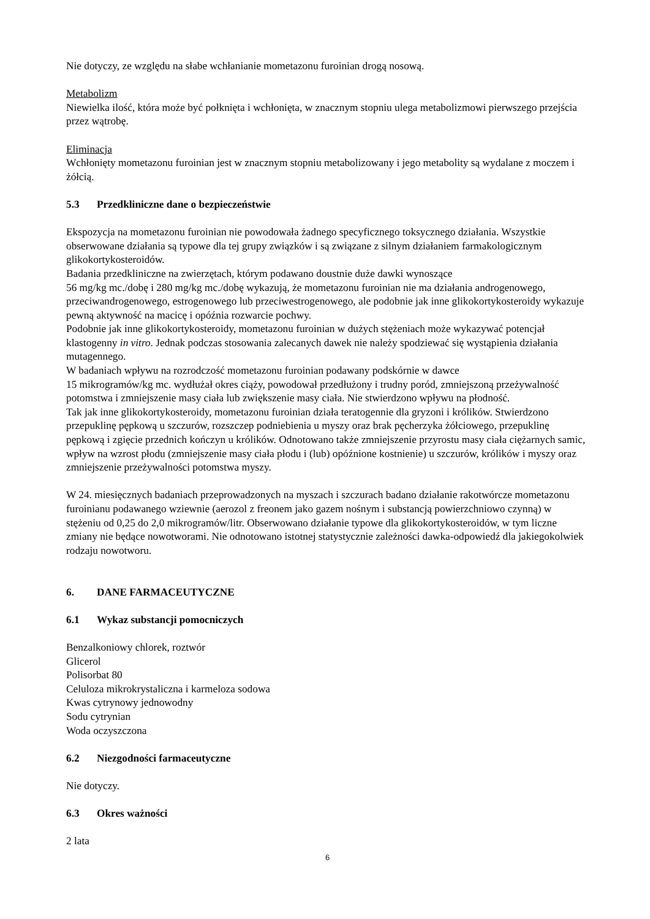Nie dotyczy, ze względu na słabe wchłanianie mometazonu furoinian drogą nosową.
Metabolizm
Niewielka ilość, która może być połknięta i wchłonięta, w znacznym stopniu ulega metabolizmowi pierwszego przejścia przez wątrobę.
Eliminacja
Wchłonięty mometazonu furoinian jest w znacznym stopniu metabolizowany i jego metabolity są wydalane z moczem i żółcią.
5.3 Przedkliniczne dane o bezpieczeństwie
Ekspozycja na mometazonu furoinian nie powodowała żadnego specyficznego toksycznego działania. Wszystkie obserwowane działania są typowe dla tej grupy związków i są związane z silnym działaniem farmakologicznym glikokortykosteroidów.
Badania przedkliniczne na zwierzętach, którym podawano doustnie duże dawki wynoszące
56 mg/kg mc./dobę i 280 mg/kg mc./dobę wykazują, że mometazonu furoinian nie ma działania androgenowego, przeciwandrogenowego, estrogenowego lub przeciwestrogenowego, ale podobnie jak inne glikokortykosteroidy wykazuje pewną aktywność na macicę i opóźnia rozwarcie pochwy.
Podobnie jak inne glikokortykosteroidy, mometazonu furoinian w dużych stężeniach może wykazywać potencjał klastogenny in vitro. Jednak podczas stosowania zalecanych dawek nie należy spodziewać się wystąpienia działania mutagennego.
W badaniach wpływu na rozrodczość mometazonu furoinian podawany podskórnie w dawce
15 mikrogramów/kg mc. wydłużał okres ciąży, powodował przedłużony i trudny poród, zmniejszoną przeżywalność potomstwa i zmniejszenie masy ciała lub zwiększenie masy ciała. Nie stwierdzono wpływu na płodność.
Tak jak inne glikokortykosteroidy, mometazonu furoinian działa teratogennie dla gryzoni i królików. Stwierdzono przepuklinę pępkową u szczurów, rozszczep podniebienia u myszy oraz brak pęcherzyka żółciowego, przepuklinę pępkową i zgięcie przednich kończyn u królików. Odnotowano także zmniejszenie przyrostu masy ciała ciężarnych samic, wpływ na wzrost płodu (zmniejszenie masy ciała płodu i (lub) opóźnione kostnienie) u szczurów, królików i myszy oraz zmniejszenie przeżywalności potomstwa myszy.
W 24. miesięcznych badaniach przeprowadzonych na myszach i szczurach badano działanie rakotwórcze mometazonu furoinianu podawanego wziewnie (aerozol z freonem jako gazem nośnym i substancją powierzchniowo czynną) w stężeniu od 0,25 do 2,0 mikrogramów/litr. Obserwowano działanie typowe dla glikokortykosteroidów, w tym liczne zmiany nie będące nowotworami. Nie odnotowano istotnej statystycznie zależności dawka-odpowiedź dla jakiegokolwiek rodzaju nowotworu.
6. DANE FARMACEUTYCZNE
6.1 Wykaz substancji pomocniczych
Benzalkoniowy chlorek, roztwór
Glicerol
Polisorbat 80
Celuloza mikrokrystaliczna i karmeloza sodowa
Kwas cytrynowy jednowodny
Sodu cytrynian
Woda oczyszczona
6.2 Niezgodności farmaceutyczne
Nie dotyczy.
6.3 Okres ważności
2 lata
6